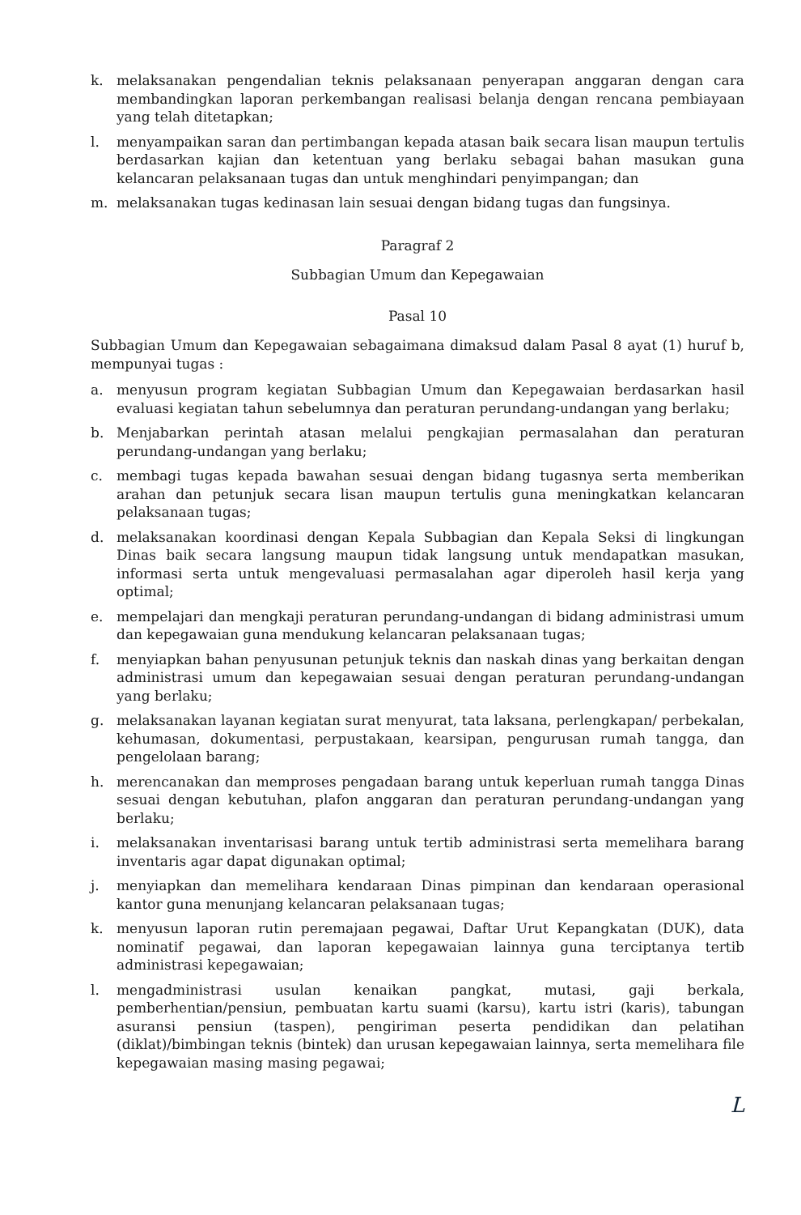k. melaksanakan pengendalian teknis pelaksanaan penyerapan anggaran dengan cara membandingkan laporan perkembangan realisasi belanja dengan rencana pembiayaan yang telah ditetapkan;
l. menyampaikan saran dan pertimbangan kepada atasan baik secara lisan maupun tertulis berdasarkan kajian dan ketentuan yang berlaku sebagai bahan masukan guna kelancaran pelaksanaan tugas dan untuk menghindari penyimpangan; dan
m. melaksanakan tugas kedinasan lain sesuai dengan bidang tugas dan fungsinya.
Paragraf 2
Subbagian Umum dan Kepegawaian
Pasal 10
Subbagian Umum dan Kepegawaian sebagaimana dimaksud dalam Pasal 8 ayat (1) huruf b, mempunyai tugas :
a. menyusun program kegiatan Subbagian Umum dan Kepegawaian berdasarkan hasil evaluasi kegiatan tahun sebelumnya dan peraturan perundang-undangan yang berlaku;
b. Menjabarkan perintah atasan melalui pengkajian permasalahan dan peraturan perundang-undangan yang berlaku;
c. membagi tugas kepada bawahan sesuai dengan bidang tugasnya serta memberikan arahan dan petunjuk secara lisan maupun tertulis guna meningkatkan kelancaran pelaksanaan tugas;
d. melaksanakan koordinasi dengan Kepala Subbagian dan Kepala Seksi di lingkungan Dinas baik secara langsung maupun tidak langsung untuk mendapatkan masukan, informasi serta untuk mengevaluasi permasalahan agar diperoleh hasil kerja yang optimal;
e. mempelajari dan mengkaji peraturan perundang-undangan di bidang administrasi umum dan kepegawaian guna mendukung kelancaran pelaksanaan tugas;
f. menyiapkan bahan penyusunan petunjuk teknis dan naskah dinas yang berkaitan dengan administrasi umum dan kepegawaian sesuai dengan peraturan perundang-undangan yang berlaku;
g. melaksanakan layanan kegiatan surat menyurat, tata laksana, perlengkapan/ perbekalan, kehumasan, dokumentasi, perpustakaan, kearsipan, pengurusan rumah tangga, dan pengelolaan barang;
h. merencanakan dan memproses pengadaan barang untuk keperluan rumah tangga Dinas sesuai dengan kebutuhan, plafon anggaran dan peraturan perundang-undangan yang berlaku;
i. melaksanakan inventarisasi barang untuk tertib administrasi serta memelihara barang inventaris agar dapat digunakan optimal;
j. menyiapkan dan memelihara kendaraan Dinas pimpinan dan kendaraan operasional kantor guna menunjang kelancaran pelaksanaan tugas;
k. menyusun laporan rutin peremajaan pegawai, Daftar Urut Kepangkatan (DUK), data nominatif pegawai, dan laporan kepegawaian lainnya guna terciptanya tertib administrasi kepegawaian;
l. mengadministrasi usulan kenaikan pangkat, mutasi, gaji berkala, pemberhentian/pensiun, pembuatan kartu suami (karsu), kartu istri (karis), tabungan asuransi pensiun (taspen), pengiriman peserta pendidikan dan pelatihan (diklat)/bimbingan teknis (bintek) dan urusan kepegawaian lainnya, serta memelihara file kepegawaian masing masing pegawai;
L